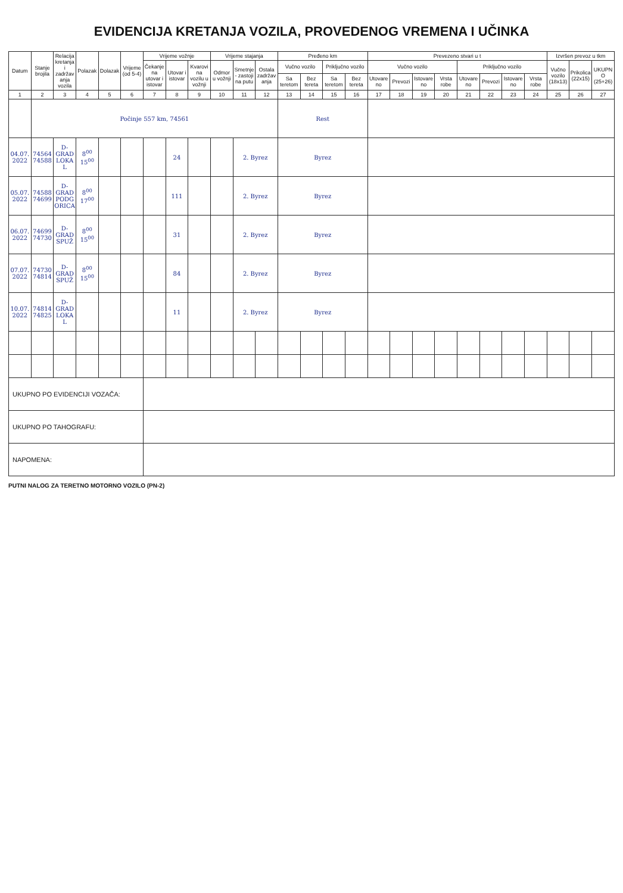EVIDENCIJA KRETANJA VOZILA, PROVEDENOG VREMENA I UČINKA
| Datum | Stanje brojila | Relacija kretanja i zadržavanja vozila | Polazak | Dolazak | Vrijeme (od 5-4) | Vrijeme vožnje | | | Vrijeme stajanja | | | Pređeno km | | | | Prevezeno stvari u t | | | | | | | | Izvršen prevoz u tkm | | |
| --- | --- | --- | --- | --- | --- | --- | --- | --- | --- | --- | --- | --- | --- | --- | --- | --- | --- | --- | --- | --- | --- | --- | --- | --- | --- | --- |
| | | | | | | Čekanje na utovar i istovar | Utovar i istovar | Kvarovi na vozilu u vožnji | Odmor u vožnji | Smetnje - zastoji na putu | Ostala zadržavanja | Vučno vozilo | | Priključno vozilo | | Vučno vozilo | | | | Priključno vozilo | | | | Vučno vozilo (18x13) | Prikolica (22x15) | UKUPNO (25+26) |
| | | | | | | | | | | | | Sa teretom | Bez tereta | Sa teretom | Bez tereta | Utovareno | Prevozi | Istovareno | Vrsta robe | Utovareno | Prevozi | Istovareno | Vrsta robe | | | |
| 1 | 2 | 3 | 4 | 5 | 6 | 7 | 8 | 9 | 10 | 11 | 12 | 13 | 14 | 15 | 16 | 17 | 18 | 19 | 20 | 21 | 22 | 23 | 24 | 25 | 26 | 27 |
| | Počinje 557 km, 74561 | | | | | | | | | | | Rest | | | | | | | | | | | | | | |
| 04.07. 2022 | 74564 74588 | D-GRAD LOKAL | 8<sup>00</sup> 15<sup>00</sup> | | | | 24 | | | 2. Byrez | | Byrez | | | | | | | | | | | | | | |
| 05.07. 2022 | 74588 74699 | D-GRAD PODGORICA | 8<sup>00</sup> 17<sup>00</sup> | | | | 111 | | | 2. Byrez | | Byrez | | | | | | | | | | | | | | |
| 06.07. 2022 | 74699 74730 | D-GRAD SPUŽ | 8<sup>00</sup> 15<sup>00</sup> | | | | 31 | | | 2. Byrez | | Byrez | | | | | | | | | | | | | | |
| 07.07. 2022 | 74730 74814 | D-GRAD SPUŽ | 8<sup>00</sup> 15<sup>00</sup> | | | | 84 | | | 2. Byrez | | Byrez | | | | | | | | | | | | | | |
| 10.07. 2022 | 74814 74825 | D-GRAD LOKAL | | | | | 11 | | | 2. Byrez | | Byrez | | | | | | | | | | | | | | |
| UKUPNO PO EVIDENCIJI VOZAČA: | | | | | | | | | | | | | | | | | | | | | | | | | | |
| UKUPNO PO TAHOGRAFU: | | | | | | | | | | | | | | | | | | | | | | | | | | |
| NAPOMENA: | | | | | | | | | | | | | | | | | | | | | | | | | | |
PUTNI NALOG ZA TERETNO MOTORNO VOZILO (PN-2)